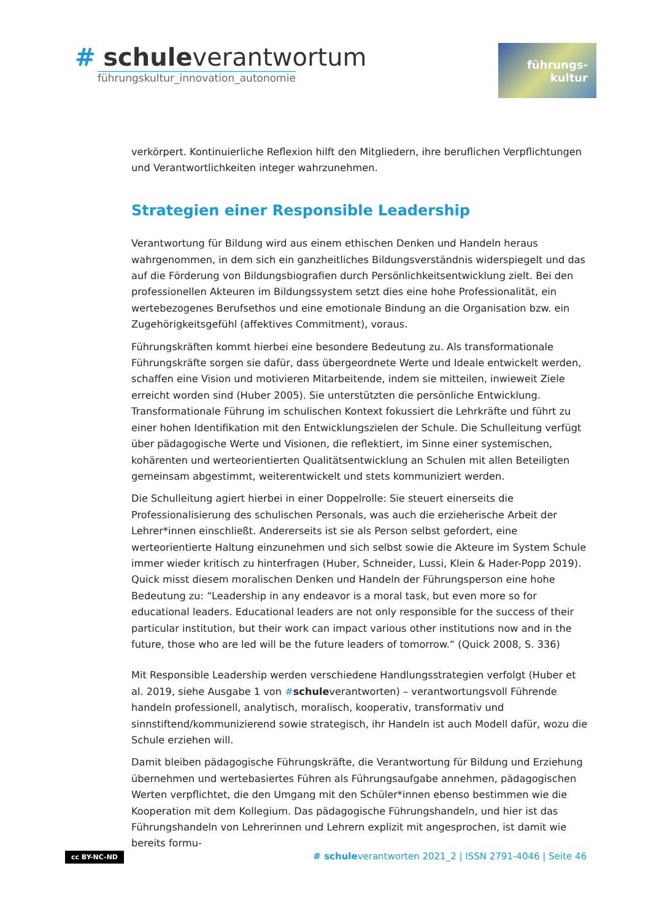# schuleverantwortum
führungskultur_innovation_autonomie
führungs-
kultur
verkörpert. Kontinuierliche Reflexion hilft den Mitgliedern, ihre beruflichen Verpflichtungen und Verantwortlichkeiten integer wahrzunehmen.
Strategien einer Responsible Leadership
Verantwortung für Bildung wird aus einem ethischen Denken und Handeln heraus wahrgenommen, in dem sich ein ganzheitliches Bildungsverständnis widerspiegelt und das auf die Förderung von Bildungsbiografien durch Persönlichkeitsentwicklung zielt. Bei den professionellen Akteuren im Bildungssystem setzt dies eine hohe Professionalität, ein wertebezogenes Berufsethos und eine emotionale Bindung an die Organisation bzw. ein Zugehörigkeitsgefühl (affektives Commitment), voraus.
Führungskräften kommt hierbei eine besondere Bedeutung zu. Als transformationale Führungskräfte sorgen sie dafür, dass übergeordnete Werte und Ideale entwickelt werden, schaffen eine Vision und motivieren Mitarbeitende, indem sie mitteilen, inwieweit Ziele erreicht worden sind (Huber 2005). Sie unterstützten die persönliche Entwicklung. Transformationale Führung im schulischen Kontext fokussiert die Lehrkräfte und führt zu einer hohen Identifikation mit den Entwicklungszielen der Schule. Die Schulleitung verfügt über pädagogische Werte und Visionen, die reflektiert, im Sinne einer systemischen, kohärenten und werteorientierten Qualitätsentwicklung an Schulen mit allen Beteiligten gemeinsam abgestimmt, weiterentwickelt und stets kommuniziert werden.
Die Schulleitung agiert hierbei in einer Doppelrolle: Sie steuert einerseits die Professionalisierung des schulischen Personals, was auch die erzieherische Arbeit der Lehrer*innen einschließt. Andererseits ist sie als Person selbst gefordert, eine werteorientierte Haltung einzunehmen und sich selbst sowie die Akteure im System Schule immer wieder kritisch zu hinterfragen (Huber, Schneider, Lussi, Klein & Hader-Popp 2019). Quick misst diesem moralischen Denken und Handeln der Führungsperson eine hohe Bedeutung zu: “Leadership in any endeavor is a moral task, but even more so for educational leaders. Educational leaders are not only responsible for the success of their particular institution, but their work can impact various other institutions now and in the future, those who are led will be the future leaders of tomorrow.“ (Quick 2008, S. 336)
Mit Responsible Leadership werden verschiedene Handlungsstrategien verfolgt (Huber et al. 2019, siehe Ausgabe 1 von #schuleverantworten) – verantwortungsvoll Führende handeln professionell, analytisch, moralisch, kooperativ, transformativ und sinnstiftend/kommunizierend sowie strategisch, ihr Handeln ist auch Modell dafür, wozu die Schule erziehen will.
Damit bleiben pädagogische Führungskräfte, die Verantwortung für Bildung und Erziehung übernehmen und wertebasiertes Führen als Führungsaufgabe annehmen, pädagogischen Werten verpflichtet, die den Umgang mit den Schüler*innen ebenso bestimmen wie die Kooperation mit dem Kollegium. Das pädagogische Führungshandeln, und hier ist das Führungshandeln von Lehrerinnen und Lehrern explizit mit angesprochen, ist damit wie bereits formu-
cc BY-NC-ND # schuleverantworten 2021_2 | ISSN 2791-4046 | Seite 46